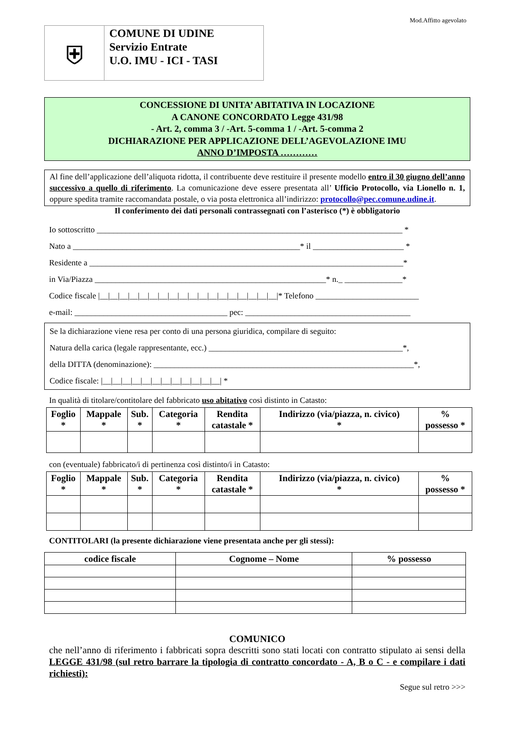Mod.Affitto agevolato
⛨
COMUNE DI UDINE
Servizio Entrate
U.O. IMU - ICI - TASI
CONCESSIONE DI UNITA’ ABITATIVA IN LOCAZIONE
A CANONE CONCORDATO Legge 431/98
- Art. 2, comma 3 / -Art. 5-comma 1 / -Art. 5-comma 2
DICHIARAZIONE PER APPLICAZIONE DELL’AGEVOLAZIONE IMU
ANNO D’IMPOSTA …………
Al fine dell’applicazione dell’aliquota ridotta, il contribuente deve restituire il presente modello entro il 30 giugno dell’anno successivo a quello di riferimento. La comunicazione deve essere presentata all’ Ufficio Protocollo, via Lionello n. 1, oppure spedita tramite raccomandata postale, o via posta elettronica all’indirizzo: protocollo@pec.comune.udine.it.
Il conferimento dei dati personali contrassegnati con l’asterisco (*) è obbligatorio
Io sottoscritto __________________________________________________________________________ *
Nato a _______________________________________________________* il ______________________ *
Residente a ____________________________________________________________________________*
in Via/Piazza ________________________________________________________* n._ ______________*
Codice fiscale |__|__|__|__|__|__|__|__|__|__|__|__|__|__|__|__|__|__|* Telefono _________________________
e-mail: _____________________________________ pec: ________________________________________
Se la dichiarazione viene resa per conto di una persona giuridica, compilare di seguito:
Natura della carica (legale rappresentante, ecc.) _______________________________________________*,
della DITTA (denominazione): _______________________________________________________________*,
Codice fiscale: |__|__|__|__|__|__|__|__|__|__|__|__| *
In qualità di titolare/contitolare del fabbricato uso abitativo così distinto in Catasto:
| Foglio * | Mappale * | Sub. * | Categoria * | Rendita catastale * | Indirizzo (via/piazza, n. civico) * | % possesso * |
| --- | --- | --- | --- | --- | --- | --- |
con (eventuale) fabbricato/i di pertinenza così distinto/i in Catasto:
| Foglio * | Mappale * | Sub. * | Categoria * | Rendita catastale * | Indirizzo (via/piazza, n. civico) * | % possesso * |
| --- | --- | --- | --- | --- | --- | --- |
CONTITOLARI (la presente dichiarazione viene presentata anche per gli stessi):
| codice fiscale | Cognome – Nome | % possesso |
| --- | --- | --- |
COMUNICO
che nell’anno di riferimento i fabbricati sopra descritti sono stati locati con contratto stipulato ai sensi della LEGGE 431/98 (sul retro barrare la tipologia di contratto concordato - A, B o C - e compilare i dati richiesti):
Segue sul retro >>>